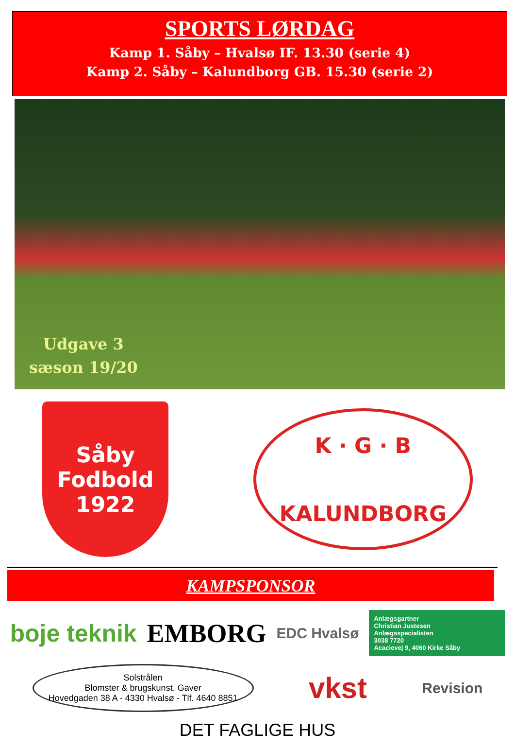SPORTS LØRDAG
Kamp 1. Såby – Hvalsø IF. 13.30 (serie 4)
Kamp 2. Såby – Kalundborg GB. 15.30 (serie 2)
Udgave 3
sæson 19/20
Såby
Fodbold
1922
K · G · B
KALUNDBORG
KAMPSPONSOR
boje teknik
EMBORG
EDC Hvalsø
Anlægsgartner
Christian Justesen
Anlægsspecialisten
3038 7720
Acacievej 9, 4060 Kirke Såby
Solstrålen
Blomster & brugskunst. Gaver
Hovedgaden 38 A - 4330 Hvalsø - Tlf. 4640 8851
vkst
Revision
DET FAGLIGE HUS